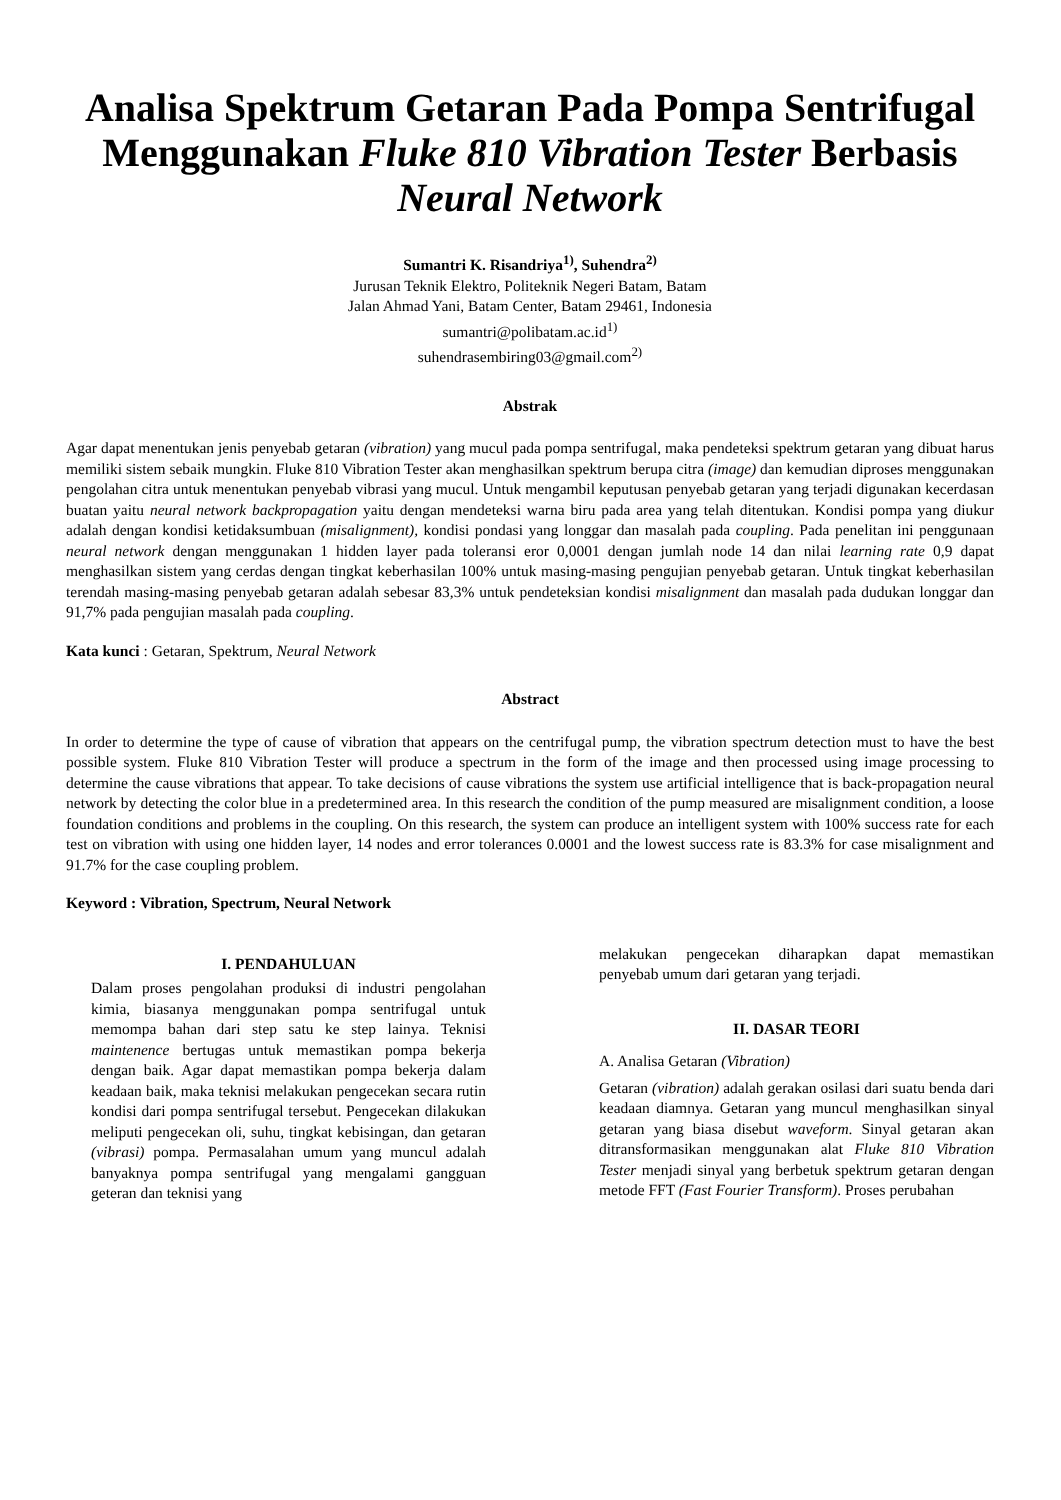Analisa Spektrum Getaran Pada Pompa Sentrifugal Menggunakan Fluke 810 Vibration Tester Berbasis Neural Network
Sumantri K. Risandriya<sup>1)</sup>, Suhendra<sup>2)</sup>
Jurusan Teknik Elektro, Politeknik Negeri Batam, Batam
Jalan Ahmad Yani, Batam Center, Batam 29461, Indonesia
sumantri@polibatam.ac.id<sup>1)</sup>
suhendrasembiring03@gmail.com<sup>2)</sup>
Abstrak
Agar dapat menentukan jenis penyebab getaran (vibration) yang mucul pada pompa sentrifugal, maka pendeteksi spektrum getaran yang dibuat harus memiliki sistem sebaik mungkin. Fluke 810 Vibration Tester akan menghasilkan spektrum berupa citra (image) dan kemudian diproses menggunakan pengolahan citra untuk menentukan penyebab vibrasi yang mucul. Untuk mengambil keputusan penyebab getaran yang terjadi digunakan kecerdasan buatan yaitu neural network backpropagation yaitu dengan mendeteksi warna biru pada area yang telah ditentukan. Kondisi pompa yang diukur adalah dengan kondisi ketidaksumbuan (misalignment), kondisi pondasi yang longgar dan masalah pada coupling. Pada penelitan ini penggunaan neural network dengan menggunakan 1 hidden layer pada toleransi eror 0,0001 dengan jumlah node 14 dan nilai learning rate 0,9 dapat menghasilkan sistem yang cerdas dengan tingkat keberhasilan 100% untuk masing-masing pengujian penyebab getaran. Untuk tingkat keberhasilan terendah masing-masing penyebab getaran adalah sebesar 83,3% untuk pendeteksian kondisi misalignment dan masalah pada dudukan longgar dan 91,7% pada pengujian masalah pada coupling.
Kata kunci : Getaran, Spektrum, Neural Network
Abstract
In order to determine the type of cause of vibration that appears on the centrifugal pump, the vibration spectrum detection must to have the best possible system. Fluke 810 Vibration Tester will produce a spectrum in the form of the image and then processed using image processing to determine the cause vibrations that appear. To take decisions of cause vibrations the system use artificial intelligence that is back-propagation neural network by detecting the color blue in a predetermined area. In this research the condition of the pump measured are misalignment condition, a loose foundation conditions and problems in the coupling. On this research, the system can produce an intelligent system with 100% success rate for each test on vibration with using one hidden layer, 14 nodes and error tolerances 0.0001 and the lowest success rate is 83.3% for case misalignment and 91.7% for the case coupling problem.
Keyword : Vibration, Spectrum, Neural Network
I. PENDAHULUAN
Dalam proses pengolahan produksi di industri pengolahan kimia, biasanya menggunakan pompa sentrifugal untuk memompa bahan dari step satu ke step lainya. Teknisi maintenence bertugas untuk memastikan pompa bekerja dengan baik. Agar dapat memastikan pompa bekerja dalam keadaan baik, maka teknisi melakukan pengecekan secara rutin kondisi dari pompa sentrifugal tersebut. Pengecekan dilakukan meliputi pengecekan oli, suhu, tingkat kebisingan, dan getaran (vibrasi) pompa. Permasalahan umum yang muncul adalah banyaknya pompa sentrifugal yang mengalami gangguan geteran dan teknisi yang
melakukan pengecekan diharapkan dapat memastikan penyebab umum dari getaran yang terjadi.
II. DASAR TEORI
A. Analisa Getaran (Vibration)
Getaran (vibration) adalah gerakan osilasi dari suatu benda dari keadaan diamnya. Getaran yang muncul menghasilkan sinyal getaran yang biasa disebut waveform. Sinyal getaran akan ditransformasikan menggunakan alat Fluke 810 Vibration Tester menjadi sinyal yang berbetuk spektrum getaran dengan metode FFT (Fast Fourier Transform). Proses perubahan